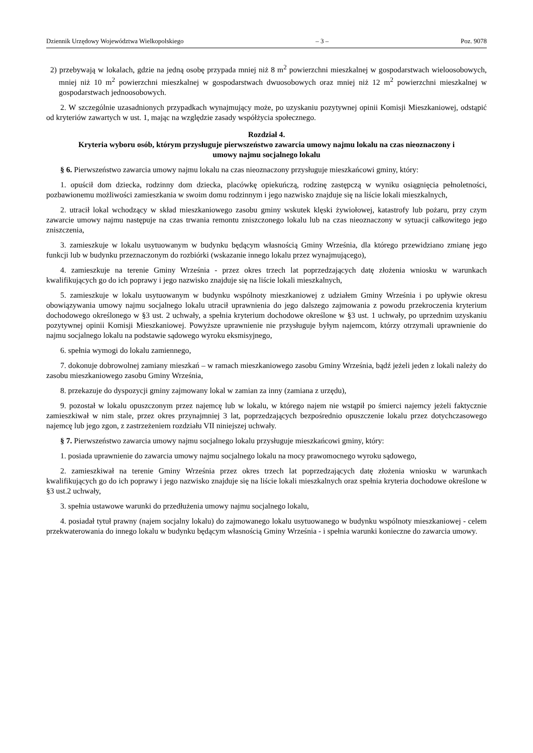Dziennik Urzędowy Województwa Wielkopolskiego – 3 – Poz. 9078
2) przebywają w lokalach, gdzie na jedną osobę przypada mniej niż 8 m<sup>2</sup> powierzchni mieszkalnej w gospodarstwach wieloosobowych, mniej niż 10 m<sup>2</sup> powierzchni mieszkalnej w gospodarstwach dwuosobowych oraz mniej niż 12 m<sup>2</sup> powierzchni mieszkalnej w gospodarstwach jednoosobowych.
2. W szczególnie uzasadnionych przypadkach wynajmujący może, po uzyskaniu pozytywnej opinii Komisji Mieszkaniowej, odstąpić od kryteriów zawartych w ust. 1, mając na względzie zasady współżycia społecznego.
Rozdział 4.
Kryteria wyboru osób, którym przysługuje pierwszeństwo zawarcia umowy najmu lokalu na czas nieoznaczony i umowy najmu socjalnego lokalu
§ 6. Pierwszeństwo zawarcia umowy najmu lokalu na czas nieoznaczony przysługuje mieszkańcowi gminy, który:
1. opuścił dom dziecka, rodzinny dom dziecka, placówkę opiekuńczą, rodzinę zastępczą w wyniku osiągnięcia pełnoletności, pozbawionemu możliwości zamieszkania w swoim domu rodzinnym i jego nazwisko znajduje się na liście lokali mieszkalnych,
2. utracił lokal wchodzący w skład mieszkaniowego zasobu gminy wskutek klęski żywiołowej, katastrofy lub pożaru, przy czym zawarcie umowy najmu następuje na czas trwania remontu zniszczonego lokalu lub na czas nieoznaczony w sytuacji całkowitego jego zniszczenia,
3. zamieszkuje w lokalu usytuowanym w budynku będącym własnością Gminy Września, dla którego przewidziano zmianę jego funkcji lub w budynku przeznaczonym do rozbiórki (wskazanie innego lokalu przez wynajmującego),
4. zamieszkuje na terenie Gminy Września - przez okres trzech lat poprzedzających datę złożenia wniosku w warunkach kwalifikujących go do ich poprawy i jego nazwisko znajduje się na liście lokali mieszkalnych,
5. zamieszkuje w lokalu usytuowanym w budynku wspólnoty mieszkaniowej z udziałem Gminy Września i po upływie okresu obowiązywania umowy najmu socjalnego lokalu utracił uprawnienia do jego dalszego zajmowania z powodu przekroczenia kryterium dochodowego określonego w §3 ust. 2 uchwały, a spełnia kryterium dochodowe określone w §3 ust. 1 uchwały, po uprzednim uzyskaniu pozytywnej opinii Komisji Mieszkaniowej. Powyższe uprawnienie nie przysługuje byłym najemcom, którzy otrzymali uprawnienie do najmu socjalnego lokalu na podstawie sądowego wyroku eksmisyjnego,
6. spełnia wymogi do lokalu zamiennego,
7. dokonuje dobrowolnej zamiany mieszkań – w ramach mieszkaniowego zasobu Gminy Września, bądź jeżeli jeden z lokali należy do zasobu mieszkaniowego zasobu Gminy Września,
8. przekazuje do dyspozycji gminy zajmowany lokal w zamian za inny (zamiana z urzędu),
9. pozostał w lokalu opuszczonym przez najemcę lub w lokalu, w którego najem nie wstąpił po śmierci najemcy jeżeli faktycznie zamieszkiwał w nim stale, przez okres przynajmniej 3 lat, poprzedzających bezpośrednio opuszczenie lokalu przez dotychczasowego najemcę lub jego zgon, z zastrzeżeniem rozdziału VII niniejszej uchwały.
§ 7. Pierwszeństwo zawarcia umowy najmu socjalnego lokalu przysługuje mieszkańcowi gminy, który:
1. posiada uprawnienie do zawarcia umowy najmu socjalnego lokalu na mocy prawomocnego wyroku sądowego,
2. zamieszkiwał na terenie Gminy Września przez okres trzech lat poprzedzających datę złożenia wniosku w warunkach kwalifikujących go do ich poprawy i jego nazwisko znajduje się na liście lokali mieszkalnych oraz spełnia kryteria dochodowe określone w §3 ust.2 uchwały,
3. spełnia ustawowe warunki do przedłużenia umowy najmu socjalnego lokalu,
4. posiadał tytuł prawny (najem socjalny lokalu) do zajmowanego lokalu usytuowanego w budynku wspólnoty mieszkaniowej - celem przekwaterowania do innego lokalu w budynku będącym własnością Gminy Września - i spełnia warunki konieczne do zawarcia umowy.